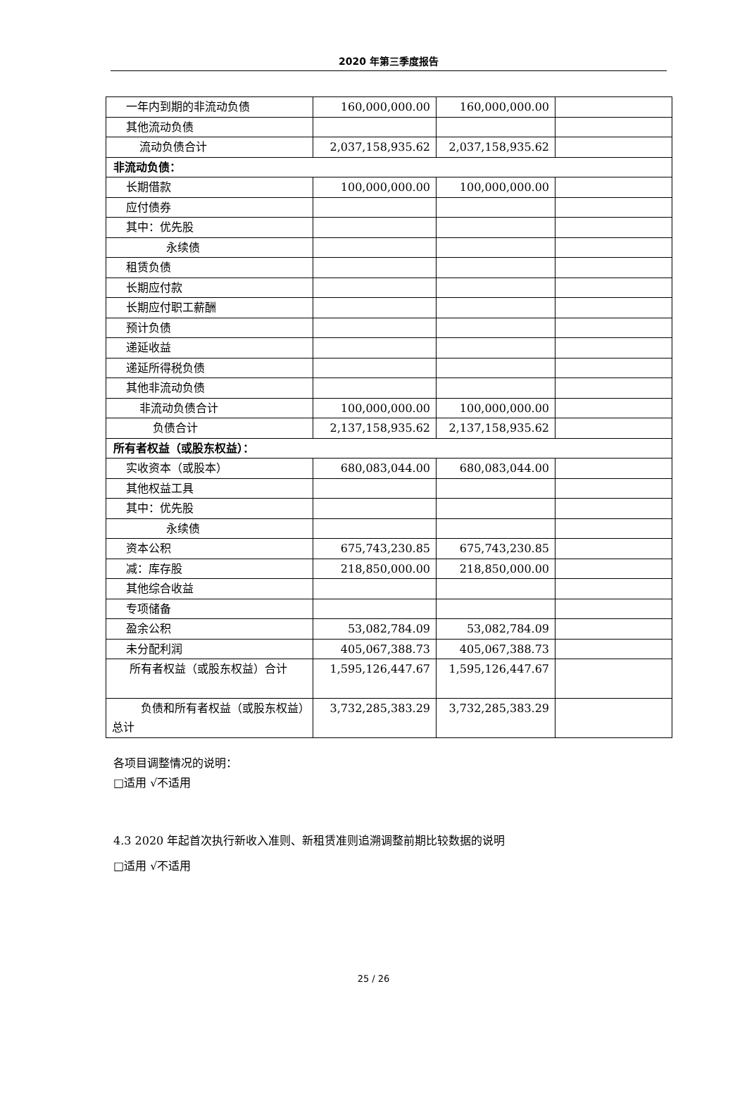2020 年第三季度报告
| 一年内到期的非流动负债 | 160,000,000.00 | 160,000,000.00 | |
| 其他流动负债 | | | |
| 流动负债合计 | 2,037,158,935.62 | 2,037,158,935.62 | |
| 非流动负债： | | | |
| 长期借款 | 100,000,000.00 | 100,000,000.00 | |
| 应付债券 | | | |
| 其中：优先股 | | | |
| 永续债 | | | |
| 租赁负债 | | | |
| 长期应付款 | | | |
| 长期应付职工薪酬 | | | |
| 预计负债 | | | |
| 递延收益 | | | |
| 递延所得税负债 | | | |
| 其他非流动负债 | | | |
| 非流动负债合计 | 100,000,000.00 | 100,000,000.00 | |
| 负债合计 | 2,137,158,935.62 | 2,137,158,935.62 | |
| 所有者权益（或股东权益）： | | | |
| 实收资本（或股本） | 680,083,044.00 | 680,083,044.00 | |
| 其他权益工具 | | | |
| 其中：优先股 | | | |
| 永续债 | | | |
| 资本公积 | 675,743,230.85 | 675,743,230.85 | |
| 减：库存股 | 218,850,000.00 | 218,850,000.00 | |
| 其他综合收益 | | | |
| 专项储备 | | | |
| 盈余公积 | 53,082,784.09 | 53,082,784.09 | |
| 未分配利润 | 405,067,388.73 | 405,067,388.73 | |
| 所有者权益（或股东权益）合计 | 1,595,126,447.67 | 1,595,126,447.67 | |
| 负债和所有者权益（或股东权益）总计 | 3,732,285,383.29 | 3,732,285,383.29 | |
各项目调整情况的说明：
□适用 √不适用
4.3 2020 年起首次执行新收入准则、新租赁准则追溯调整前期比较数据的说明
□适用 √不适用
25 / 26